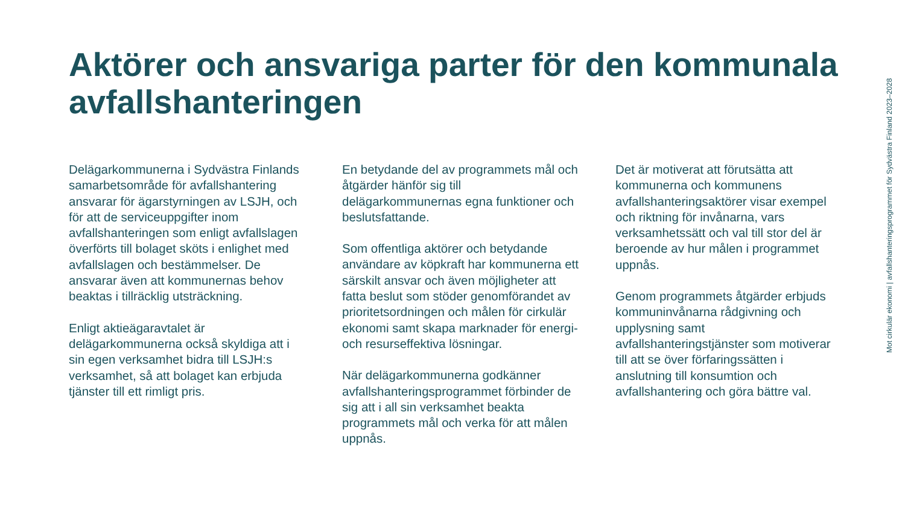Aktörer och ansvariga parter för den kommunala avfallshanteringen
Delägarkommunerna i Sydvästra Finlands samarbetsområde för avfallshantering ansvarar för ägarstyrningen av LSJH, och för att de serviceuppgifter inom avfallshanteringen som enligt avfallslagen överförts till bolaget sköts i enlighet med avfallslagen och bestämmelser. De ansvarar även att kommunernas behov beaktas i tillräcklig utsträckning.
Enligt aktieägaravtalet är delägarkommunerna också skyldiga att i sin egen verksamhet bidra till LSJH:s verksamhet, så att bolaget kan erbjuda tjänster till ett rimligt pris.
En betydande del av programmets mål och åtgärder hänför sig till delägarkommunernas egna funktioner och beslutsfattande.
Som offentliga aktörer och betydande användare av köpkraft har kommunerna ett särskilt ansvar och även möjligheter att fatta beslut som stöder genomförandet av prioritetsordningen och målen för cirkulär ekonomi samt skapa marknader för energi- och resurseffektiva lösningar.
När delägarkommunerna godkänner avfallshanteringsprogrammet förbinder de sig att i all sin verksamhet beakta programmets mål och verka för att målen uppnås.
Det är motiverat att förutsätta att kommunerna och kommunens avfallshanteringsaktörer visar exempel och riktning för invånarna, vars verksamhetssätt och val till stor del är beroende av hur målen i programmet uppnås.
Genom programmets åtgärder erbjuds kommuninvånarna rådgivning och upplysning samt avfallshanteringstjänster som motiverar till att se över förfaringssätten i anslutning till konsumtion och avfallshantering och göra bättre val.
Mot cirkulär ekonomi | avfallshanteringsprogrammet för Sydvästra Finland 2023–2028